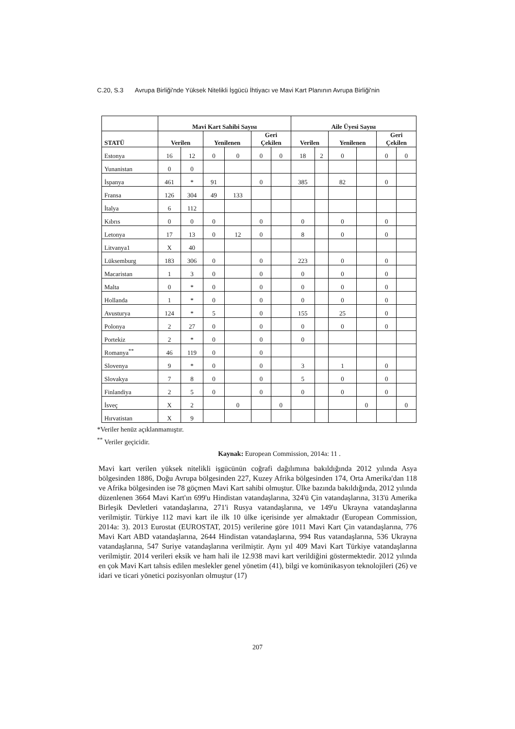C.20, S.3 Avrupa Birliği'nde Yüksek Nitelikli İşgücü İhtiyacı ve Mavi Kart Planının Avrupa Birliği'nin
| | Mavi Kart Sahibi Sayısı | | | | | | Aile Üyesi Sayısı | | | | | |
| --- | --- | --- | --- | --- | --- | --- | --- | --- | --- | --- | --- | --- |
| STATÜ | Verilen | | Yenilenen | | Geri Çekilen | | Verilen | | Yenilenen | | Geri Çekilen | |
| Estonya | 16 | 12 | 0 | 0 | 0 | 0 | 18 | 2 | 0 | | 0 | 0 |
| Yunanistan | 0 | 0 | | | | | | | | | | |
| İspanya | 461 | * | 91 | | 0 | | 385 | | 82 | | 0 | |
| Fransa | 126 | 304 | 49 | 133 | | | | | | | | |
| İtalya | 6 | 112 | | | | | | | | | | |
| Kıbrıs | 0 | 0 | 0 | | 0 | | 0 | | 0 | | 0 | |
| Letonya | 17 | 13 | 0 | 12 | 0 | | 8 | | 0 | | 0 | |
| Litvanya1 | X | 40 | | | | | | | | | | |
| Lüksemburg | 183 | 306 | 0 | | 0 | | 223 | | 0 | | 0 | |
| Macaristan | 1 | 3 | 0 | | 0 | | 0 | | 0 | | 0 | |
| Malta | 0 | * | 0 | | 0 | | 0 | | 0 | | 0 | |
| Hollanda | 1 | * | 0 | | 0 | | 0 | | 0 | | 0 | |
| Avusturya | 124 | * | 5 | | 0 | | 155 | | 25 | | 0 | |
| Polonya | 2 | 27 | 0 | | 0 | | 0 | | 0 | | 0 | |
| Portekiz | 2 | * | 0 | | 0 | | 0 | | | | | |
| Romanya<sup>**</sup> | 46 | 119 | 0 | | 0 | | | | | | | |
| Slovenya | 9 | * | 0 | | 0 | | 3 | | 1 | | 0 | |
| Slovakya | 7 | 8 | 0 | | 0 | | 5 | | 0 | | 0 | |
| Finlandiya | 2 | 5 | 0 | | 0 | | 0 | | 0 | | 0 | |
| İsveç | X | 2 | | 0 | | 0 | | | | 0 | | 0 |
| Hırvatistan | X | 9 | | | | | | | | | | |
*Veriler henüz açıklanmamıştır.
<sup>**</sup> Veriler geçicidir.
Kaynak: European Commission, 2014a: 11 .
Mavi kart verilen yüksek nitelikli işgücünün coğrafi dağılımına bakıldığında 2012 yılında Asya bölgesinden 1886, Doğu Avrupa bölgesinden 227, Kuzey Afrika bölgesinden 174, Orta Amerika'dan 118 ve Afrika bölgesinden ise 78 göçmen Mavi Kart sahibi olmuştur. Ülke bazında bakıldığında, 2012 yılında düzenlenen 3664 Mavi Kart'ın 699'u Hindistan vatandaşlarına, 324'ü Çin vatandaşlarına, 313'ü Amerika Birleşik Devletleri vatandaşlarına, 271'i Rusya vatandaşlarına, ve 149'u Ukrayna vatandaşlarına verilmiştir. Türkiye 112 mavi kart ile ilk 10 ülke içerisinde yer almaktadır (European Commission, 2014a: 3). 2013 Eurostat (EUROSTAT, 2015) verilerine göre 1011 Mavi Kart Çin vatandaşlarına, 776 Mavi Kart ABD vatandaşlarına, 2644 Hindistan vatandaşlarına, 994 Rus vatandaşlarına, 536 Ukrayna vatandaşlarına, 547 Suriye vatandaşlarına verilmiştir. Aynı yıl 409 Mavi Kart Türkiye vatandaşlarına verilmiştir. 2014 verileri eksik ve ham hali ile 12.938 mavi kart verildiğini göstermektedir. 2012 yılında en çok Mavi Kart tahsis edilen meslekler genel yönetim (41), bilgi ve komünikasyon teknolojileri (26) ve idari ve ticari yönetici pozisyonları olmuştur (17)
207